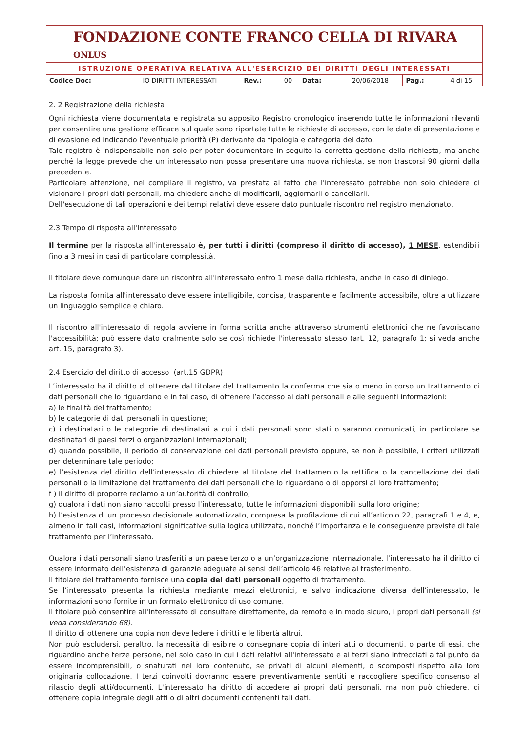FONDAZIONE CONTE FRANCO CELLA DI RIVARA ONLUS
ISTRUZIONE OPERATIVA RELATIVA ALL'ESERCIZIO DEI DIRITTI DEGLI INTERESSATI
| Codice Doc: | IO DIRITTI INTERESSATI | Rev.: | 00 | Data: | 20/06/2018 | Pag.: | 4 di 15 |
2. 2 Registrazione della richiesta
Ogni richiesta viene documentata e registrata su apposito Registro cronologico inserendo tutte le informazioni rilevanti per consentire una gestione efficace sul quale sono riportate tutte le richieste di accesso, con le date di presentazione e di evasione ed indicando l'eventuale priorità (P) derivante da tipologia e categoria del dato.
Tale registro è indispensabile non solo per poter documentare in seguito la corretta gestione della richiesta, ma anche perché la legge prevede che un interessato non possa presentare una nuova richiesta, se non trascorsi 90 giorni dalla precedente.
Particolare attenzione, nel compilare il registro, va prestata al fatto che l'interessato potrebbe non solo chiedere di visionare i propri dati personali, ma chiedere anche di modificarli, aggiornarli o cancellarli.
Dell'esecuzione di tali operazioni e dei tempi relativi deve essere dato puntuale riscontro nel registro menzionato.
2.3 Tempo di risposta all'Interessato
Il termine per la risposta all'interessato è, per tutti i diritti (compreso il diritto di accesso), 1 MESE, estendibili fino a 3 mesi in casi di particolare complessità.
Il titolare deve comunque dare un riscontro all'interessato entro 1 mese dalla richiesta, anche in caso di diniego.
La risposta fornita all'interessato deve essere intelligibile, concisa, trasparente e facilmente accessibile, oltre a utilizzare un linguaggio semplice e chiaro.
Il riscontro all'interessato di regola avviene in forma scritta anche attraverso strumenti elettronici che ne favoriscano l'accessibilità; può essere dato oralmente solo se così richiede l'interessato stesso (art. 12, paragrafo 1; si veda anche art. 15, paragrafo 3).
2.4 Esercizio del diritto di accesso (art.15 GDPR)
L’interessato ha il diritto di ottenere dal titolare del trattamento la conferma che sia o meno in corso un trattamento di dati personali che lo riguardano e in tal caso, di ottenere l’accesso ai dati personali e alle seguenti informazioni:
a) le finalità del trattamento;
b) le categorie di dati personali in questione;
c) i destinatari o le categorie di destinatari a cui i dati personali sono stati o saranno comunicati, in particolare se destinatari di paesi terzi o organizzazioni internazionali;
d) quando possibile, il periodo di conservazione dei dati personali previsto oppure, se non è possibile, i criteri utilizzati per determinare tale periodo;
e) l’esistenza del diritto dell’interessato di chiedere al titolare del trattamento la rettifica o la cancellazione dei dati personali o la limitazione del trattamento dei dati personali che lo riguardano o di opporsi al loro trattamento;
f ) il diritto di proporre reclamo a un’autorità di controllo;
g) qualora i dati non siano raccolti presso l’interessato, tutte le informazioni disponibili sulla loro origine;
h) l’esistenza di un processo decisionale automatizzato, compresa la profilazione di cui all’articolo 22, paragrafi 1 e 4, e, almeno in tali casi, informazioni significative sulla logica utilizzata, nonché l’importanza e le conseguenze previste di tale trattamento per l’interessato.
Qualora i dati personali siano trasferiti a un paese terzo o a un’organizzazione internazionale, l’interessato ha il diritto di essere informato dell’esistenza di garanzie adeguate ai sensi dell’articolo 46 relative al trasferimento.
Il titolare del trattamento fornisce una copia dei dati personali oggetto di trattamento.
Se l’interessato presenta la richiesta mediante mezzi elettronici, e salvo indicazione diversa dell’interessato, le informazioni sono fornite in un formato elettronico di uso comune.
Il titolare può consentire all'Interessato di consultare direttamente, da remoto e in modo sicuro, i propri dati personali (si veda considerando 68).
Il diritto di ottenere una copia non deve ledere i diritti e le libertà altrui.
Non può escludersi, peraltro, la necessità di esibire o consegnare copia di interi atti o documenti, o parte di essi, che riguardino anche terze persone, nel solo caso in cui i dati relativi all'interessato e ai terzi siano intrecciati a tal punto da essere incomprensibili, o snaturati nel loro contenuto, se privati di alcuni elementi, o scomposti rispetto alla loro originaria collocazione. I terzi coinvolti dovranno essere preventivamente sentiti e raccogliere specifico consenso al rilascio degli atti/documenti. L'interessato ha diritto di accedere ai propri dati personali, ma non può chiedere, di ottenere copia integrale degli atti o di altri documenti contenenti tali dati.